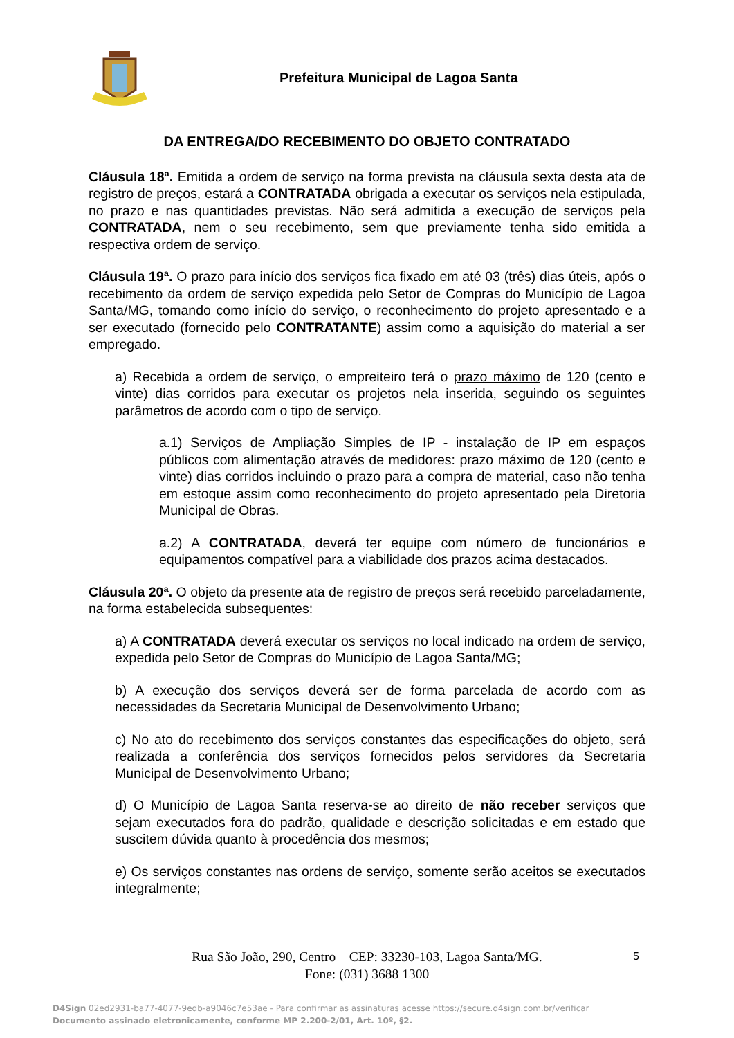Prefeitura Municipal de Lagoa Santa
DA ENTREGA/DO RECEBIMENTO DO OBJETO CONTRATADO
Cláusula 18ª. Emitida a ordem de serviço na forma prevista na cláusula sexta desta ata de registro de preços, estará a CONTRATADA obrigada a executar os serviços nela estipulada, no prazo e nas quantidades previstas. Não será admitida a execução de serviços pela CONTRATADA, nem o seu recebimento, sem que previamente tenha sido emitida a respectiva ordem de serviço.
Cláusula 19ª. O prazo para início dos serviços fica fixado em até 03 (três) dias úteis, após o recebimento da ordem de serviço expedida pelo Setor de Compras do Município de Lagoa Santa/MG, tomando como início do serviço, o reconhecimento do projeto apresentado e a ser executado (fornecido pelo CONTRATANTE) assim como a aquisição do material a ser empregado.
a) Recebida a ordem de serviço, o empreiteiro terá o prazo máximo de 120 (cento e vinte) dias corridos para executar os projetos nela inserida, seguindo os seguintes parâmetros de acordo com o tipo de serviço.
a.1) Serviços de Ampliação Simples de IP - instalação de IP em espaços públicos com alimentação através de medidores: prazo máximo de 120 (cento e vinte) dias corridos incluindo o prazo para a compra de material, caso não tenha em estoque assim como reconhecimento do projeto apresentado pela Diretoria Municipal de Obras.
a.2) A CONTRATADA, deverá ter equipe com número de funcionários e equipamentos compatível para a viabilidade dos prazos acima destacados.
Cláusula 20ª. O objeto da presente ata de registro de preços será recebido parceladamente, na forma estabelecida subsequentes:
a) A CONTRATADA deverá executar os serviços no local indicado na ordem de serviço, expedida pelo Setor de Compras do Município de Lagoa Santa/MG;
b) A execução dos serviços deverá ser de forma parcelada de acordo com as necessidades da Secretaria Municipal de Desenvolvimento Urbano;
c) No ato do recebimento dos serviços constantes das especificações do objeto, será realizada a conferência dos serviços fornecidos pelos servidores da Secretaria Municipal de Desenvolvimento Urbano;
d) O Município de Lagoa Santa reserva-se ao direito de não receber serviços que sejam executados fora do padrão, qualidade e descrição solicitadas e em estado que suscitem dúvida quanto à procedência dos mesmos;
e) Os serviços constantes nas ordens de serviço, somente serão aceitos se executados integralmente;
Rua São João, 290, Centro – CEP: 33230-103, Lagoa Santa/MG.
Fone: (031) 3688 1300
5
D4Sign 02ed2931-ba77-4077-9edb-a9046c7e53ae - Para confirmar as assinaturas acesse https://secure.d4sign.com.br/verificar
Documento assinado eletronicamente, conforme MP 2.200-2/01, Art. 10º, §2.